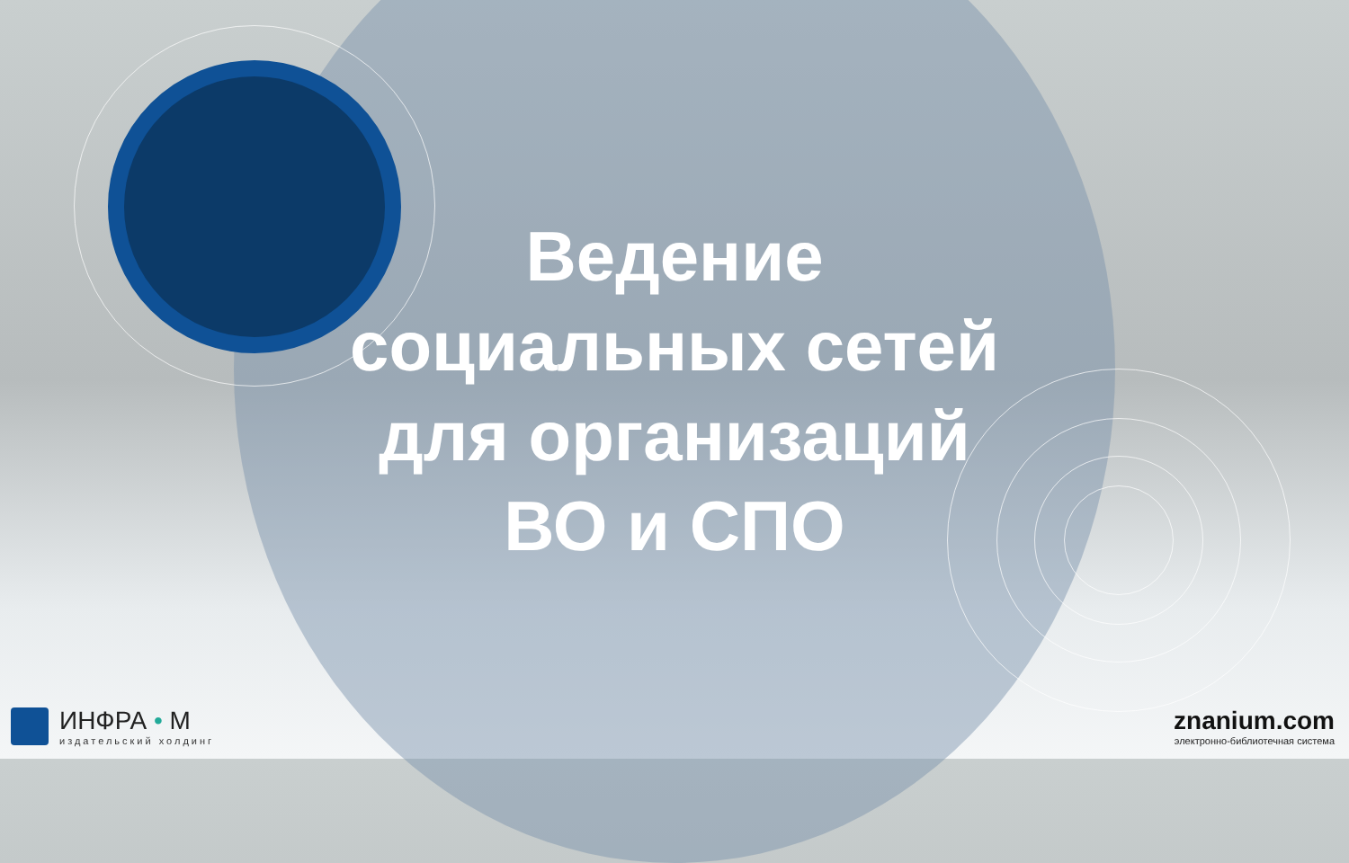Ведение
социальных сетей
для организаций
ВО и СПО
ИНФРА • М
издательский холдинг
znanium.com
электронно-библиотечная система